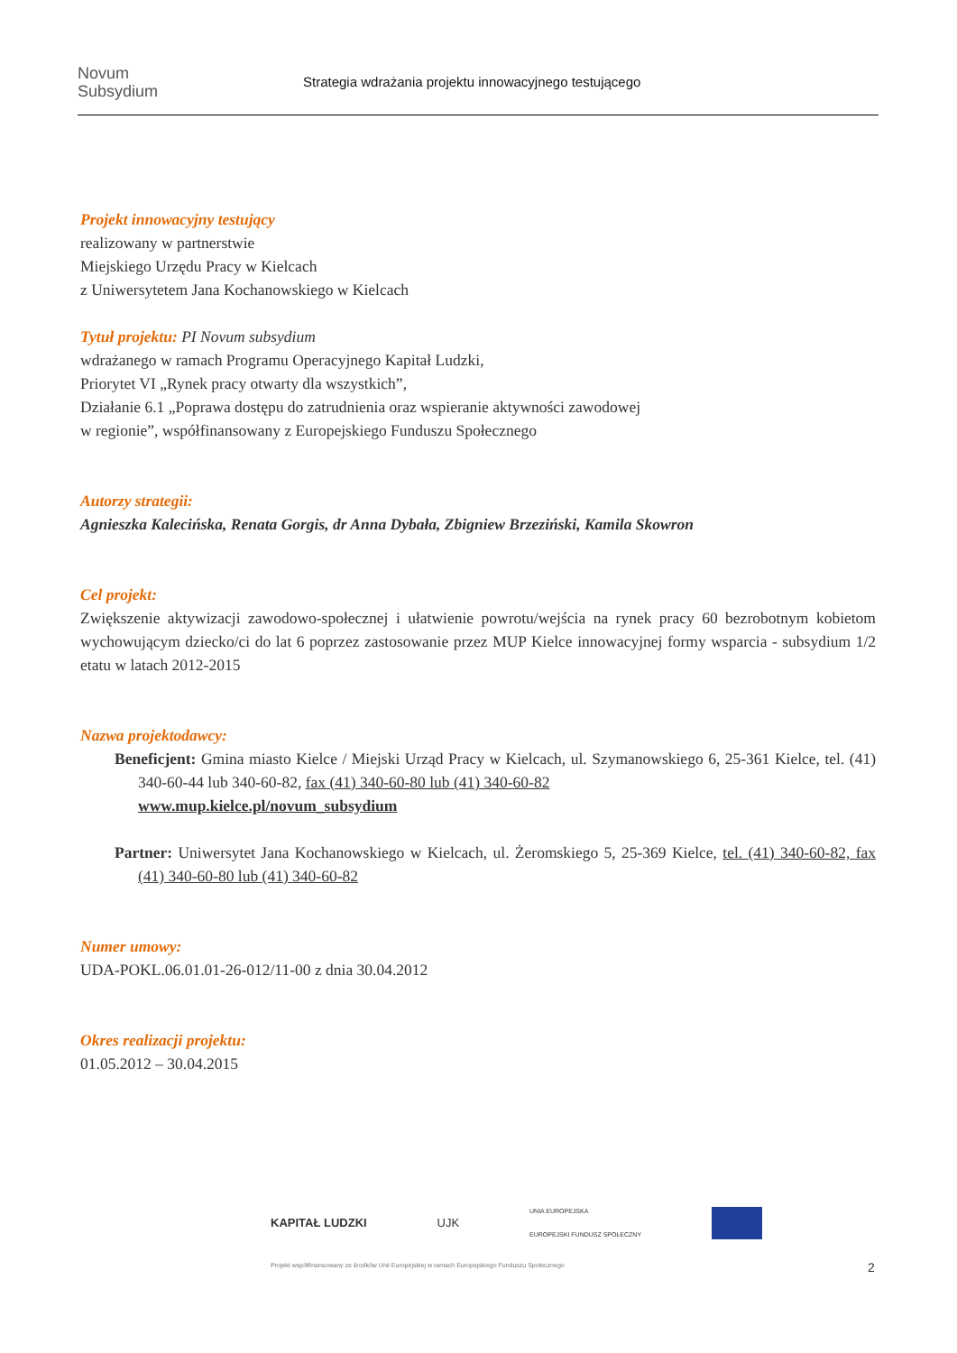Novum
Subsydium
Strategia wdrażania projektu innowacyjnego testującego
Projekt innowacyjny testujący
realizowany w partnerstwie
Miejskiego Urzędu Pracy w Kielcach
z Uniwersytetem Jana Kochanowskiego w Kielcach
Tytuł projektu: PI Novum subsydium
wdrażanego w ramach Programu Operacyjnego Kapitał Ludzki,
Priorytet VI „Rynek pracy otwarty dla wszystkich”,
Działanie 6.1 „Poprawa dostępu do zatrudnienia oraz wspieranie aktywności zawodowej
w regionie”, współfinansowany z Europejskiego Funduszu Społecznego
Autorzy strategii:
Agnieszka Kalecińska, Renata Gorgis, dr Anna Dybała, Zbigniew Brzeziński, Kamila Skowron
Cel projekt:
Zwiększenie aktywizacji zawodowo-społecznej i ułatwienie powrotu/wejścia na rynek pracy 60 bezrobotnym kobietom wychowującym dziecko/ci do lat 6 poprzez zastosowanie przez MUP Kielce innowacyjnej formy wsparcia - subsydium 1/2 etatu w latach 2012-2015
Nazwa projektodawcy:
Beneficjent: Gmina miasto Kielce / Miejski Urząd Pracy w Kielcach, ul. Szymanowskiego 6, 25-361 Kielce, tel. (41) 340-60-44 lub 340-60-82, fax (41) 340-60-80 lub (41) 340-60-82
www.mup.kielce.pl/novum_subsydium
Partner: Uniwersytet Jana Kochanowskiego w Kielcach, ul. Żeromskiego 5, 25-369 Kielce, tel. (41) 340-60-82, fax (41) 340-60-80 lub (41) 340-60-82
Numer umowy:
UDA-POKL.06.01.01-26-012/11-00 z dnia 30.04.2012
Okres realizacji projektu:
01.05.2012 – 30.04.2015
KAPITAŁ LUDZKI UJK UNIA EUROPEJSKA
EUROPEJSKI FUNDUSZ SPOŁECZNY
Projekt współfinansowany ze środków Unii Europejskiej w ramach Europejskiego Funduszu Społecznego
2